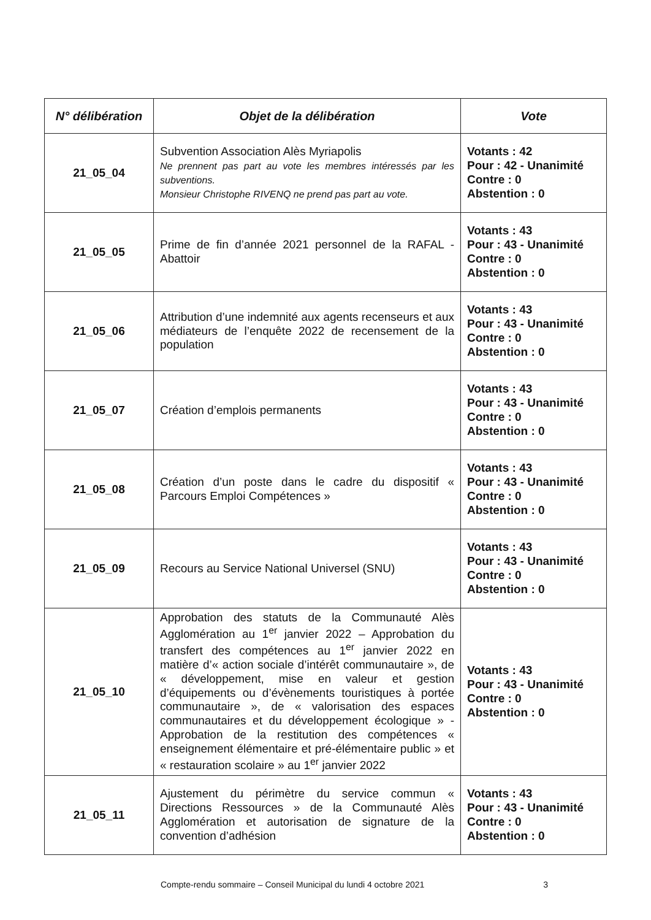| N° délibération | Objet de la délibération | Vote |
| --- | --- | --- |
| 21_05_04 | Subvention Association Alès Myriapolis Ne prennent pas part au vote les membres intéressés par les subventions. Monsieur Christophe RIVENQ ne prend pas part au vote. | Votants : 42 Pour : 42 - Unanimité Contre : 0 Abstention : 0 |
| 21_05_05 | Prime de fin d’année 2021 personnel de la RAFAL - Abattoir | Votants : 43 Pour : 43 - Unanimité Contre : 0 Abstention : 0 |
| 21_05_06 | Attribution d’une indemnité aux agents recenseurs et aux médiateurs de l’enquête 2022 de recensement de la population | Votants : 43 Pour : 43 - Unanimité Contre : 0 Abstention : 0 |
| 21_05_07 | Création d’emplois permanents | Votants : 43 Pour : 43 - Unanimité Contre : 0 Abstention : 0 |
| 21_05_08 | Création d’un poste dans le cadre du dispositif « Parcours Emploi Compétences » | Votants : 43 Pour : 43 - Unanimité Contre : 0 Abstention : 0 |
| 21_05_09 | Recours au Service National Universel (SNU) | Votants : 43 Pour : 43 - Unanimité Contre : 0 Abstention : 0 |
| 21_05_10 | Approbation des statuts de la Communauté Alès Agglomération au 1<sup>er</sup> janvier 2022 – Approbation du transfert des compétences au 1<sup>er</sup> janvier 2022 en matière d’« action sociale d’intérêt communautaire », de « développement, mise en valeur et gestion d’équipements ou d’évènements touristiques à portée communautaire », de « valorisation des espaces communautaires et du développement écologique » - Approbation de la restitution des compétences « enseignement élémentaire et pré-élémentaire public » et « restauration scolaire » au 1<sup>er</sup> janvier 2022 | Votants : 43 Pour : 43 - Unanimité Contre : 0 Abstention : 0 |
| 21_05_11 | Ajustement du périmètre du service commun « Directions Ressources » de la Communauté Alès Agglomération et autorisation de signature de la convention d’adhésion | Votants : 43 Pour : 43 - Unanimité Contre : 0 Abstention : 0 |
Compte-rendu sommaire – Conseil Municipal du lundi 4 octobre 2021 3